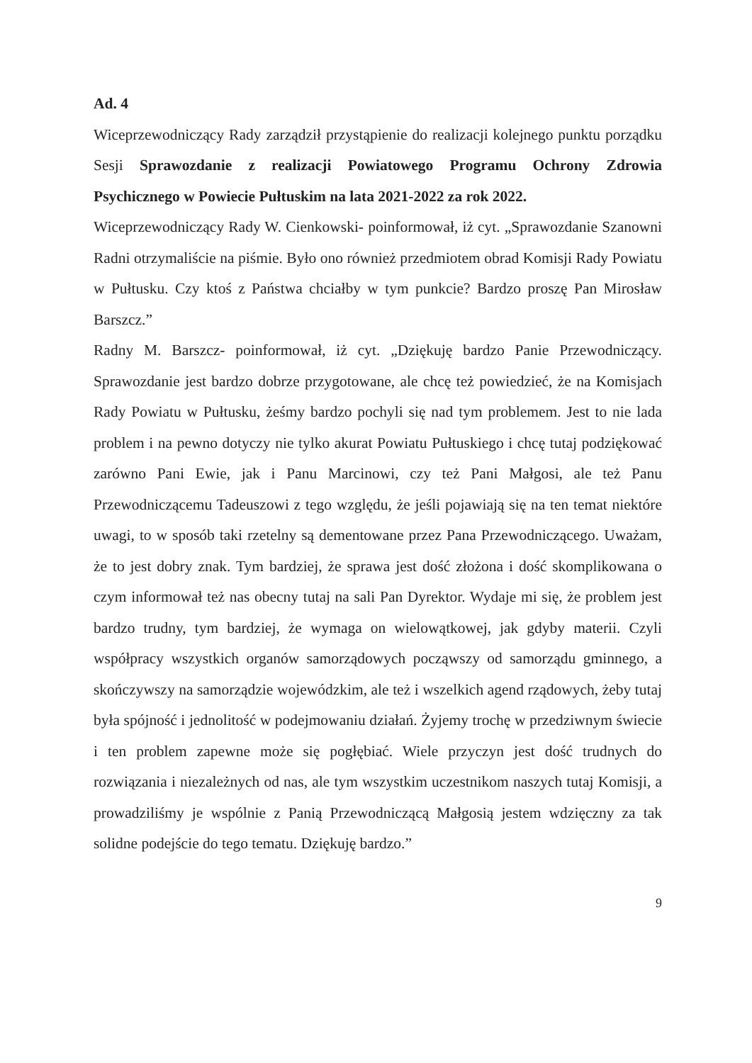Ad. 4
Wiceprzewodniczący Rady zarządził przystąpienie do realizacji kolejnego punktu porządku Sesji Sprawozdanie z realizacji Powiatowego Programu Ochrony Zdrowia Psychicznego w Powiecie Pułtuskim na lata 2021-2022 za rok 2022.
Wiceprzewodniczący Rady W. Cienkowski- poinformował, iż cyt. „Sprawozdanie Szanowni Radni otrzymaliście na piśmie. Było ono również przedmiotem obrad Komisji Rady Powiatu w Pułtusku. Czy ktoś z Państwa chciałby w tym punkcie? Bardzo proszę Pan Mirosław Barszcz.”
Radny M. Barszcz- poinformował, iż cyt. „Dziękuję bardzo Panie Przewodniczący. Sprawozdanie jest bardzo dobrze przygotowane, ale chcę też powiedzieć, że na Komisjach Rady Powiatu w Pułtusku, żeśmy bardzo pochyli się nad tym problemem. Jest to nie lada problem i na pewno dotyczy nie tylko akurat Powiatu Pułtuskiego i chcę tutaj podziękować zarówno Pani Ewie, jak i Panu Marcinowi, czy też Pani Małgosi, ale też Panu Przewodniczącemu Tadeuszowi z tego względu, że jeśli pojawiają się na ten temat niektóre uwagi, to w sposób taki rzetelny są dementowane przez Pana Przewodniczącego. Uważam, że to jest dobry znak. Tym bardziej, że sprawa jest dość złożona i dość skomplikowana o czym informował też nas obecny tutaj na sali Pan Dyrektor. Wydaje mi się, że problem jest bardzo trudny, tym bardziej, że wymaga on wielowątkowej, jak gdyby materii. Czyli współpracy wszystkich organów samorządowych począwszy od samorządu gminnego, a skończywszy na samorządzie wojewódzkim, ale też i wszelkich agend rządowych, żeby tutaj była spójność i jednolitość w podejmowaniu działań. Żyjemy trochę w przedziwnym świecie i ten problem zapewne może się pogłębiać. Wiele przyczyn jest dość trudnych do rozwiązania i niezależnych od nas, ale tym wszystkim uczestnikom naszych tutaj Komisji, a prowadziliśmy je wspólnie z Panią Przewodniczącą Małgosią jestem wdzięczny za tak solidne podejście do tego tematu. Dziękuję bardzo.”
9